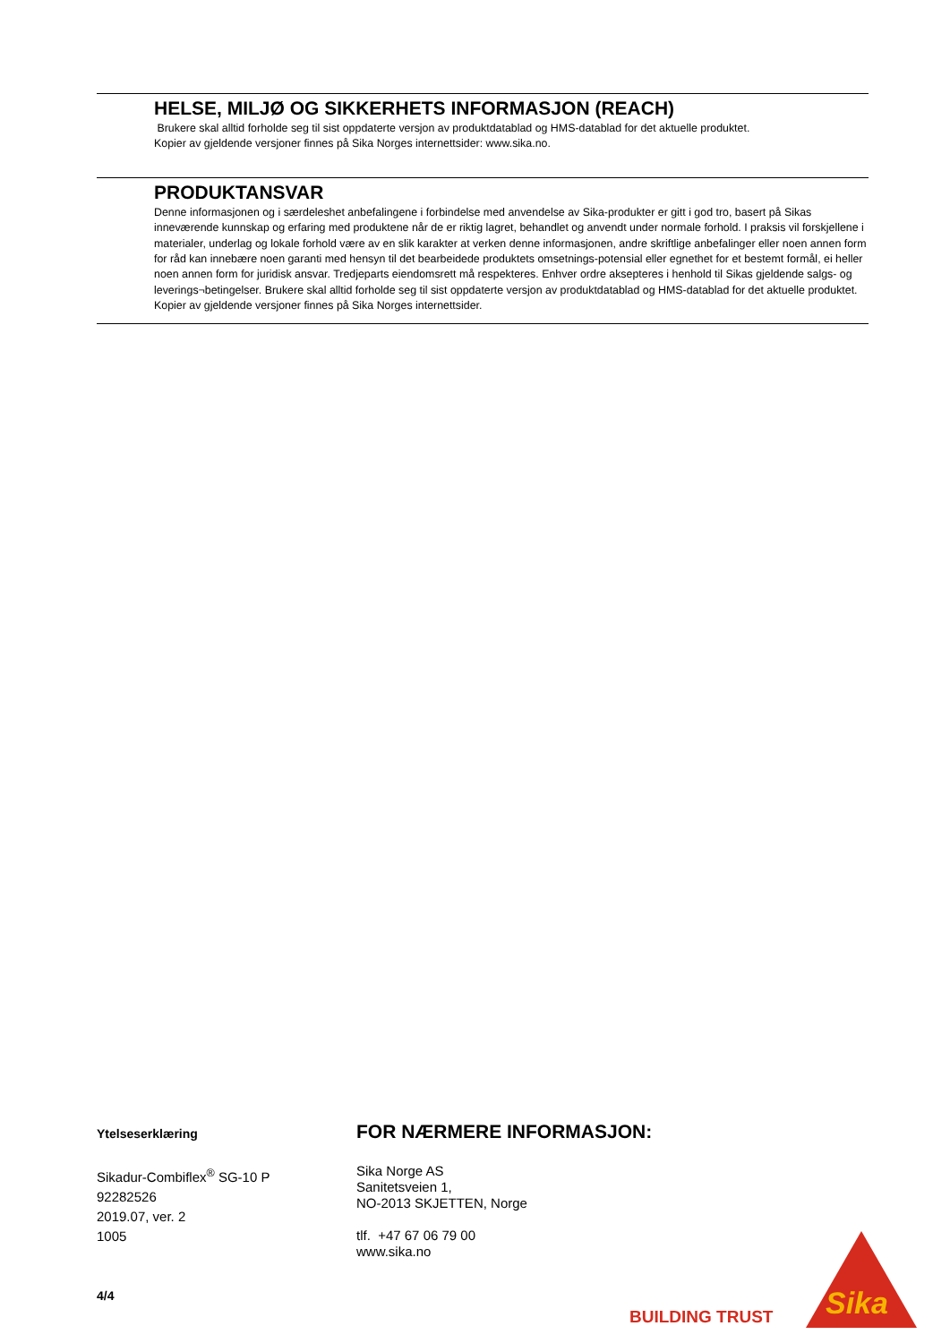HELSE, MILJØ OG SIKKERHETS INFORMASJON (REACH)
Brukere skal alltid forholde seg til sist oppdaterte versjon av produktdatablad og HMS-datablad for det aktuelle produktet.
Kopier av gjeldende versjoner finnes på Sika Norges internettsider: www.sika.no.
PRODUKTANSVAR
Denne informasjonen og i særdeleshet anbefalingene i forbindelse med anvendelse av Sika-produkter er gitt i god tro, basert på Sikas inneværende kunnskap og erfaring med produktene når de er riktig lagret, behandlet og anvendt under normale forhold. I praksis vil forskjellene i materialer, underlag og lokale forhold være av en slik karakter at verken denne informasjonen, andre skriftlige anbefalinger eller noen annen form for råd kan innebære noen garanti med hensyn til det bearbeidede produktets omsetnings-potensial eller egnethet for et bestemt formål, ei heller noen annen form for juridisk ansvar. Tredjeparts eiendomsrett må respekteres. Enhver ordre aksepteres i henhold til Sikas gjeldende salgs- og leverings¬betingelser. Brukere skal alltid forholde seg til sist oppdaterte versjon av produktdatablad og HMS-datablad for det aktuelle produktet. Kopier av gjeldende versjoner finnes på Sika Norges internettsider.
Ytelseserklæring
Sikadur-Combiflex<sup>®</sup> SG-10 P
92282526
2019.07, ver. 2
1005
4/4
FOR NÆRMERE INFORMASJON:
Sika Norge AS
Sanitetsveien 1,
NO-2013 SKJETTEN, Norge
tlf. +47 67 06 79 00
www.sika.no
BUILDING TRUST
Sika